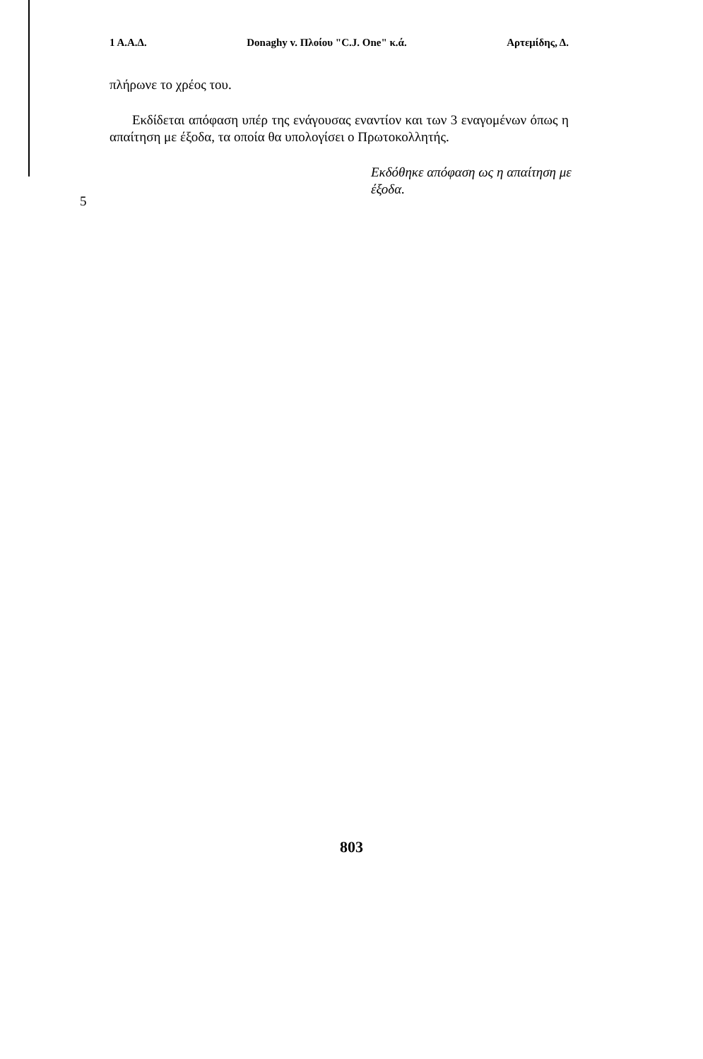1 Α.Α.Δ. Donaghy v. Πλοίου "C.J. One" κ.ά. Αρτεμίδης, Δ.
5
πλήρωνε το χρέος του.
Εκδίδεται απόφαση υπέρ της ενάγουσας εναντίον και των 3 εναγομένων όπως η απαίτηση με έξοδα, τα οποία θα υπολογίσει ο Πρωτοκολλητής.
Εκδόθηκε απόφαση ως η απαίτηση με έξοδα.
803